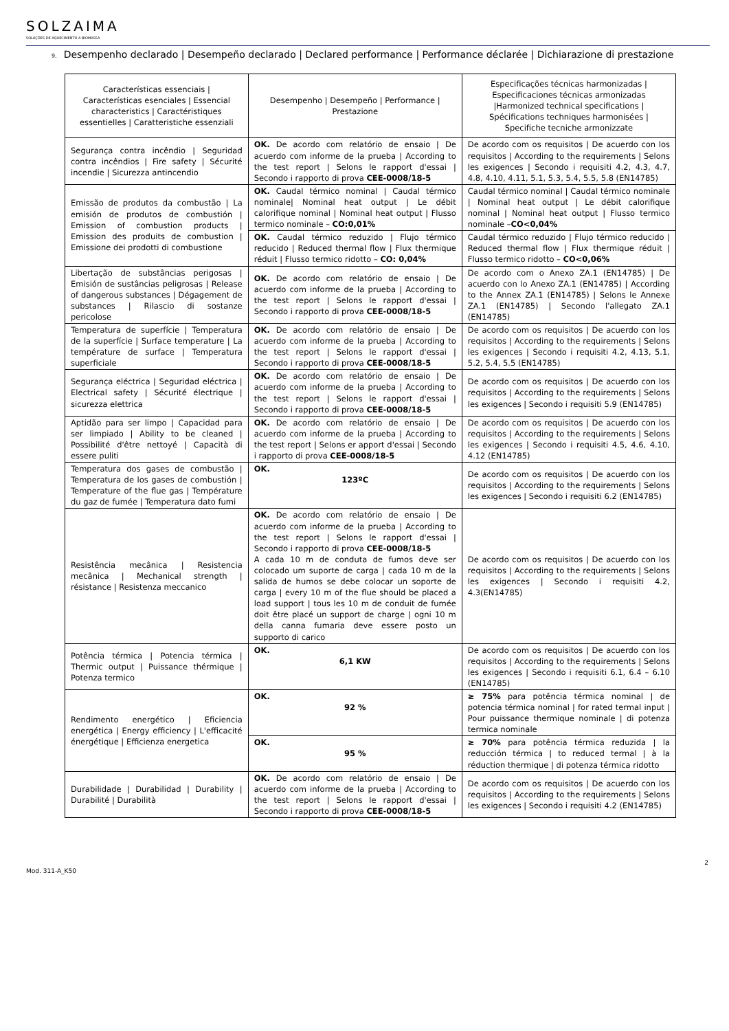SOLZAIMA
SOLUÇÕES DE AQUECIMENTO A BIOMASSA
9. Desempenho declarado | Desempeño declarado | Declared performance | Performance déclarée | Dichiarazione di prestazione
| Características essenciais / Características esenciales / Essencial characteristics / Caractéristiques essentielles / Caratteristiche essenziali | Desempenho / Desempeño / Performance / Prestazione | Especificações técnicas harmonizadas / Especificaciones técnicas armonizadas /Harmonized technical specifications / Spécifications techniques harmonisées / Specifiche tecniche armonizzate |
| --- | --- | --- |
| Segurança contra incêndio / Seguridad contra incêndios / Fire safety / Sécurité incendie / Sicurezza antincendio | OK. De acordo com relatório de ensaio / De acuerdo com informe de la prueba / According to the test report / Selons le rapport d'essai / Secondo i rapporto di prova CEE-0008/18-5 | De acordo com os requisitos / De acuerdo con los requisitos / According to the requirements / Selons les exigences / Secondo i requisiti 4.2, 4.3, 4.7, 4.8, 4.10, 4.11, 5.1, 5.3, 5.4, 5.5, 5.8 (EN14785) |
| Emissão de produtos da combustão / La emisión de produtos de combustión / Emission of combustion products / Emission des produits de combustion / Emissione dei prodotti di combustione | OK. Caudal térmico nominal / Caudal térmico nominale/ Nominal heat output / Le débit calorifique nominal / Nominal heat output / Flusso termico nominale – CO:0,01% | Caudal térmico nominal / Caudal térmico nominale / Nominal heat output / Le débit calorifique nominal / Nominal heat output / Flusso termico nominale – CO<0,04% |
| | OK. Caudal térmico reduzido / Flujo térmico reducido / Reduced thermal flow / Flux thermique réduit / Flusso termico ridotto – CO: 0,04% | Caudal térmico reduzido / Flujo térmico reducido / Reduced thermal flow / Flux thermique réduit / Flusso termico ridotto – CO<0,06% |
| Libertação de substâncias perigosas / Emisión de sustâncias peligrosas / Release of dangerous substances / Dégagement de substances / Rilascio di sostanze pericolose | OK. De acordo com relatório de ensaio / De acuerdo com informe de la prueba / According to the test report / Selons le rapport d'essai / Secondo i rapporto di prova CEE-0008/18-5 | De acordo com o Anexo ZA.1 (EN14785) / De acuerdo con lo Anexo ZA.1 (EN14785) / According to the Annex ZA.1 (EN14785) / Selons le Annexe ZA.1 (EN14785) / Secondo l'allegato ZA.1 (EN14785) |
| Temperatura de superfície / Temperatura de la superfície / Surface temperature / La température de surface / Temperatura superficiale | OK. De acordo com relatório de ensaio / De acuerdo com informe de la prueba / According to the test report / Selons le rapport d'essai / Secondo i rapporto di prova CEE-0008/18-5 | De acordo com os requisitos / De acuerdo con los requisitos / According to the requirements / Selons les exigences / Secondo i requisiti 4.2, 4.13, 5.1, 5.2, 5.4, 5.5 (EN14785) |
| Segurança eléctrica / Seguridad eléctrica / Electrical safety / Sécurité électrique / sicurezza elettrica | OK. De acordo com relatório de ensaio / De acuerdo com informe de la prueba / According to the test report / Selons le rapport d'essai / Secondo i rapporto di prova CEE-0008/18-5 | De acordo com os requisitos / De acuerdo con los requisitos / According to the requirements / Selons les exigences / Secondo i requisiti 5.9 (EN14785) |
| Aptidão para ser limpo / Capacidad para ser limpiado / Ability to be cleaned / Possibilité d'être nettoyé / Capacità di essere puliti | OK. De acordo com relatório de ensaio / De acuerdo com informe de la prueba / According to the test report / Selons er apport d'essai / Secondo i rapporto di prova CEE-0008/18-5 | De acordo com os requisitos / De acuerdo con los requisitos / According to the requirements / Selons les exigences / Secondo i requisiti 4.5, 4.6, 4.10, 4.12 (EN14785) |
| Temperatura dos gases de combustão / Temperatura de los gases de combustión / Temperature of the flue gas / Température du gaz de fumée / Temperatura dato fumi | OK. 123ºC | De acordo com os requisitos / De acuerdo con los requisitos / According to the requirements / Selons les exigences / Secondo i requisiti 6.2 (EN14785) |
| Resistência mecânica / Resistencia mecânica / Mechanical strength / résistance / Resistenza meccanico | OK. De acordo com relatório de ensaio / De acuerdo com informe de la prueba / According to the test report / Selons le rapport d'essai / Secondo i rapporto di prova CEE-0008/18-5 A cada 10 m de conduta de fumos deve ser colocado um suporte de carga / cada 10 m de la salida de humos se debe colocar un soporte de carga / every 10 m of the flue should be placed a load support / tous les 10 m de conduit de fumée doit être placé un support de charge / ogni 10 m della canna fumaria deve essere posto un supporto di carico | De acordo com os requisitos / De acuerdo con los requisitos / According to the requirements / Selons les exigences / Secondo i requisiti 4.2, 4.3(EN14785) |
| Potência térmica / Potencia térmica / Thermic output / Puissance thérmique / Potenza termico | OK. 6,1 KW | De acordo com os requisitos / De acuerdo con los requisitos / According to the requirements / Selons les exigences / Secondo i requisiti 6.1, 6.4 – 6.10 (EN14785) |
| Rendimento energético / Eficiencia energética / Energy efficiency / L'efficacité énergétique / Efficienza energetica | OK. 92 % | ≥ 75% para potência térmica nominal / de potencia térmica nominal / for rated termal input / Pour puissance thermique nominale / di potenza termica nominale |
| | OK. 95 % | ≥ 70% para potência térmica reduzida / la reducción térmica / to reduced termal / à la réduction thermique / di potenza térmica ridotto |
| Durabilidade / Durabilidad / Durability / Durabilité / Durabilità | OK. De acordo com relatório de ensaio / De acuerdo com informe de la prueba / According to the test report / Selons le rapport d'essai / Secondo i rapporto di prova CEE-0008/18-5 | De acordo com os requisitos / De acuerdo con los requisitos / According to the requirements / Selons les exigences / Secondo i requisiti 4.2 (EN14785) |
Mod. 311-A_K50 2